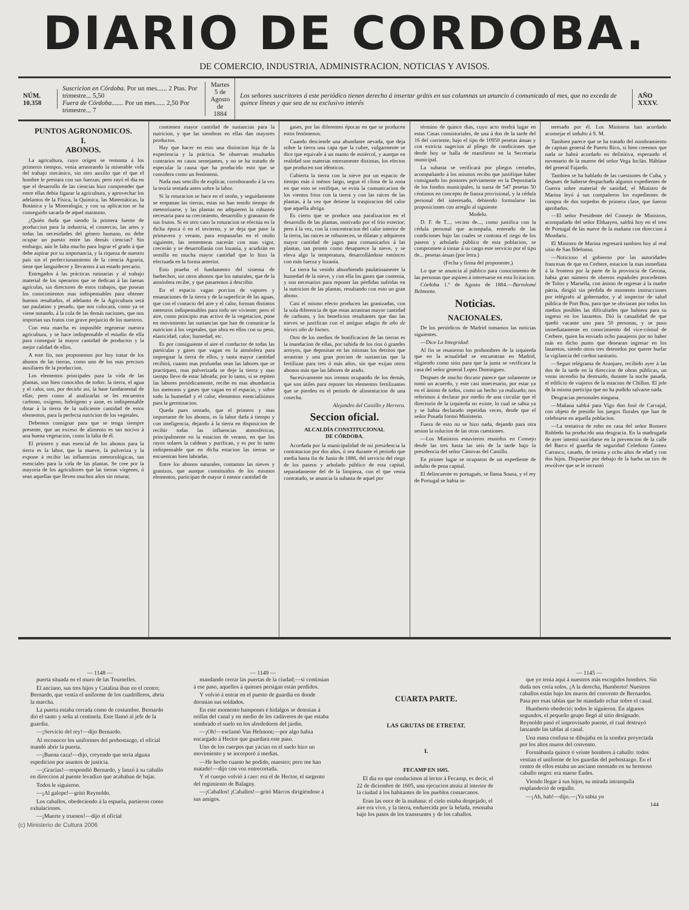DIARIO DE CORDOBA.
DE COMERCIO, INDUSTRIA, ADMINISTRACION, NOTICIAS Y AVISOS.
NÚM. 10.358
Suscricion en Córdoba. Por un mes...... 2 Ptas. Por trimestre... 5,50
Fuera de Córdoba....... Por un mes...... 2,50 Por trimestre... 7
Martes 5 de Agosto de 1884
Los señores suscritores á este periódico tienen derecho á insertar grátis en sus columnas un anuncio ó comunicado al mes, que no exceda de quince líneas y que sea de su exclusivo interés
AÑO XXXV.
PUNTOS AGRONOMICOS.
I.
ABONOS.
La agricultura, cuyo orígen se remonta á los primeros tiempos, venia arrastrando la miserable vida del trabajo mecánico, sin otro auxilio que el que el hombre le prestara con sus fuerzas; pero rayó el dia en que el desarrollo de las ciencias hizo comprender que entre ellas debia figurar la agricultura, y aprovechar los adelantos de la Física, la Química, las Matemáticas, la Botánica y la Mineralogía, y con su aplicacion se ha conseguido sacarla de aquel marasmo.
¿Quién duda que siendo la primera fuente de produccion para la industria, el comercio, las artes y todas las necesidades del género humano, no debe ocupar un puesto entre las demás ciencias? Sin embargo, aún le falta mucho para lograr el grado á que debe aspirar por su importancia, y la riqueza de nuestro pais sin el perfeccionamiento de la ciencia Agraria, tiene que languidecer y llevarnos á un estado precario.
Entregados á las prácticas rutinarias y al trabajo material de los operarios que se dedican á las faenas agrícolas, sin directores de estos trabajos, que posean los conocimientos mas indispensables para obtener buenos resultados, el adelanto de la Agricultura será tan paulatino y pesado, que nos colocará, como ya se viene notando, á la cola de las demás naciones, que nos importan sus frutos con grave perjuicio de los nuestros.
Con esta marcha es imposible regenerar nuestra agricultura, y se hace indispensable el estudio de ella para conseguir la mayor cantidad de productos y la mejor calidad de ellos.
A este fin, nos proponemos por hoy tratar de los abonos de las tierras, como uno de los mas precisos auxiliares de la produccion.
Los elementos principales para la vida de las plantas, son bien conocidos de todos: la tierra, el agua y el calor, son, por decirlo así, la base fundamental de ellas; pero como al analizarlas se les encuentra carbono, oxígeno, hidrógeno y azoe, es indispensable dotar á la tierra de la suficiente cantidad de estos elementos, para la perfecta nutricion de los vegetales.
Debemos consignar para que se tenga siempre presente, que un exceso de alimento es tan nocivo á una buena vegetacion, como la falta de él.
El primero y mas esencial de los abonos para la tierra es la labor, que la mueve, la pulveriza y la expone á recibir las influencias meteorológicas, tan esenciales para la vida de las plantas. Se cree por la mayoría de los agricultores que las tierras vírgenes, ó sean aquellas que lleven muchos años sin roturar,
contienen mayor cantidad de sustancias para la nutricion, y que las siembras en ellas dan mayores productos.
Hay que hacer en esto una distincion hija de la experiencia y la práctica. Se observan resultados contrarios en casos semejantes, y no se ha tratado de especular la causa que ha producido esto que se considera como un fenómeno.
Nada mas sencillo de explicar, corroborando á la vez la teoría sentada antes sobre la labor.
Si la roturacion se hace en el otoño, y seguidamente se empanan las tierras, estas no han tenido tiempo de meteorizarse, y las plantas no adquieren la robustéz necesaria para su crecimiento, desarrollo y granazon de sus frutos. Si en otro caso la roturacion se efectúa en la dicha época ó en el invierno, y se deja que pase la primavera y verano, para empanarlas en el otoño siguiente, las sementeras nacerán con mas vigor, crecerán y se desarrollarán con lozanía, y acudirán en semilla en mucha mayor cantidad que lo hizo la efectuada en la forma anterior.
Esto prueba el fundamento del sistema de barbechos, sin otros abonos que los naturales, que de la atmósfera recibe, y que pasaremos á describir.
En el espacio vagan porcion de vapores y emanaciones de la tierra y de la superficie de las aguas, que con el contacto del aire y el calor, forman distintos meteoros indispensables para todo ser viviente; pero el aire, como principio mas activo de la vegetacion, pone en movimiento las sustancias que han de comunicar la nutricion á los vegetales, que obra en ellos con su peso, elasticidad, calor, humedad, etc.
Es por consiguiente el aire el conductor de todas las partículas y gases que vagan en la atmósfera para impregnar la tierra de ellos, y tanta mayor cantidad recibirá, cuanto mas profundas sean las labores que se practiquen, mas pulverizada se deje la tierra y mas tiempo lleve de estar labrada; por lo tanto, si se repiten las labores periódicamente, recibe en mas abundancia los meteoros y gases que vagan en el espacio, y sobre todo la humedad y el calor, elementos esencialísimos para la germinacion.
Queda pues sentado, que el primero y mas importante de los abonos, es la labor dada á tiempo y con inteligencia, dejando á la tierra en disposicion de recibir todas las influencias atmosféricas, principalmente en la estacion de verano, en que los rayos solares la caldean y purifican, y es por lo tanto indispensable que en dicha estacion las tierras se encuentran bien labradas.
Entre los abonos naturales, contamos las nieves y granizos, que aunque constituidos de los mismos elementos, participan de mayor ó menor cantidad de
gases, por las diferentes épocas en que se producen estos fenómenos.
Cuando desciende una abundante nevada, que deja sobre la tierra una capa que la cubre, vulgarmente se dice que equivale á un manto de estiércol, y aunque en realidad son materias enteramente distintas, los efectos que producen son idénticos.
Cubierta la tierra con la nieve por un espacio de tiempo más ó ménos largo, segun el clima de la zona en que esto se verifique, se evita la comunicacion de los vientos frios con la tierra y con las raices de las plantas, á la vez que detiene la traspiracion del calor que aquella abriga.
Es cierto que se produce una paralizacion en el desarrollo de las plantas, motivado por el frio exterior; pero á la vez, con la concentracion del calor interior de la tierra, las raices se robustecen, se dilatan y adquieren mayor cantidad de jugos para comunicarlos á las plantas, tan pronto como desaparece la nieve, y se eleva algo la temperatura, desarrollándose entónces con más fuerza y lozanía.
La tierra ha venido absorbiendo paulatinamente la humedad de la nieve, y con ella los gases que contenia, y son necesarios para reponer las pérdidas sufridas en la nutricion de las plantas, resultando con esto un gran abono.
Casi el mismo efecto producen las granizadas, con la sola diferencia de que estas arrastran mayor cantidad de carbono, y los beneficios resultantes que dan las nieves se justifican con el antiguo adagio de año de nieves año de bienes.
Otro de los medios de bonificacion de las tierras es la inundacion de ellas, por subida de los rios ó grandes arroyos, que depositan en las mismas los detritos que arrastran y una gran porcion de sustancias que la fertilizan para tres ó más años, sin que exijan otros abonos más que las labores de arado.
Sucesivamente nos iremos ocupando de los demás, que son útiles para reponer los elementos fertilizantes que se pierden en el periodo de alimentacion de una cosecha.
Alejandro del Castillo y Herrera.
Seccion oficial.
ALCALDÍA CONSTITUCIONAL
DE CÓRDOBA.
Acordada por la municipalidad de mi presidencia la contratacion por dos años, ó sea durante el periodo que media hasta fin de Junio de 1886, del servicio del riego de los paseos y arbolado público de esta capital, separadamente del de la limpieza, con el que venia contratado, se anuncia la subasta de aquel por
término de quince dias, cuyo acto tendrá lugar en estas Casas consistoriales, de una á dos de la tarde del 16 del corriente, bajo el tipo de 10950 pesetas ánuas y con extricta sugecion al pliego de condiciones que desde hoy se halla de manifiesto en la Secretaría municipal.
La subasta se verificará por pliegos cerrados, acompañando á los mismos recibo que justifique haber consignado los postores préviamente en la Depositaría de los fondos municipales, la suma de 547 pesetas 50 céntimos en concepto de fianza provisional, y la cédula personal del interesado, debiendo formularse las proposiciones con arreglo al siguiente
Modelo.
D. F. de T..., vecino de..., como justifica con la cédula personal que acompaña, enterado de las condiciones bajo las cuales se contrata el riego de los paseos y arbolado público de esta poblacion, se compromete á tomar á su cargo este servicio por el tipo de... pesetas ánuas (por letra.)
(Fecha y firma del proponente.)
Lo que se anuncia al público para conocimiento de las personas que aspiren á interesarse en esta licitacion.
Córdoba 1.º de Agosto de 1884.—Bartolomé Belmonte.
Noticias.
NACIONALES.
De los periódicos de Madrid tomamos las noticias siguientes.
—Dice La Integridad:
Al fin se reunieron los prohombres de la izquierda que en la actualidad se encuentran en Madrid, eligiendo como sitio para que la junta se verificara la casa del señor general Lopez Dominguez.
Despues de mucho discutir parece que solamente se tomó un acuerdo, y este casi innecesario, por estar ya en el ánimo de todos, como un hecho ya realizado; nos referimos á declarar por medio de una circular que el directorio de la izquierda no existe, lo cual se sabia ya y se habia declarado repetidas veces, desde que el señor Posada formó Ministerio.
Fuera de esto no se hizo nada, dejando para otra sesion la solucion de las otras cuestiones.
—Los Ministros estuvieron reunidos en Consejo desde las tres hasta las seis de la tarde bajo la presidencia del señor Cánovas del Castillo.
En primer lugar se ocuparon de un expediente de indulto de pena capital.
El delincuente es portugués, se llama Sousa, y el rey de Portugal se habia in-
teresado por él. Los Ministros han acordado aconsejar el indulto á S. M.
Tambien parece que se ha tratado del nombramiento de capitan general de Puerto Rico, si bien creemos que nada se habrá acordado en definitiva, esperando el novenario de la muerte del señor Vega Inclán. Háblase del general Fajardo.
Tambien se ha hablado de las cuestiones de Cuba, y despues de haberse despachado algunos expedientes de Guerra sobre material de sanidad, el Ministro de Marina leyó á sus compañeros los expedientes de compra de dos torpedos de primera clase, que fueron aprobados.
—El señor Presidente del Consejo de Ministros, acompañado del señor Elduayen, saldrá hoy en el tren de Portugal de las nueve de la mañana con direccion á Mondariz.
El Ministro de Marina regresará tambien hoy al real sitio de San Ildefonso.
—Noticioso el gobierno por las autoridades francesas de que en Cerbere, estacion la mas inmediata á la frontera por la parte de la provincia de Gerona, habia gran número de obreros españoles procedentes de Tolon y Marsella, con ánimo de regresar á la madre pátria, dirigió sin pérdida de momento instrucciones por telégrafo al gobernador, y al inspector de salud pública de Port Bou, para que se obviaran por todos los medios posibles las dificultades que hubiera para su ingreso en los lazaretos. Dió la casualidad de que quedó vacante uno para 50 personas, y se puso inmediatamente en conocimiento del vice-cónsul de Cerbere, quien ha enviado ocho pasajeros por no haber más en dicho punto que desearan ingresar en los lazaretos, siendo otros tres detenidos por querer burlar la vigilancia del cordon sanitario.
—Segun telégrama de Aranjuez, recibido ayer á las dos de la tarde en la direccion de obras públicas, un voraz incendio ha destruido, durante la noche pasada, el edificio de viajeros de la estacion de Chillon. El jefe de la misma participa que no ha podido salvarse nada.
Desgracias personales ninguna.
—Mañana saldrá para Vigo don José de Carvajal, con objeto de presidir los juegos florales que han de celebrarse en aquella poblacion.
—La tentativa de robo en casa del señor Romero Robledo ha producido una desgracia. En la madrugada de ayer intentó suicidarse en la prevencion de la calle del Barco el guardia de seguridad Celedono Gomez Carrasco, casado, de treinta y ocho años de edad y con dos hijos. Disparóse por debajo de la barba un tiro de rewólver que se le incrustó
— 1148 —
puerta situada en el muro de las Tournelles.
El anciano, sus tres hijos y Catalina iban en el centro; Bernardo, que vestia el uniforme de los cuadrilleros, abria la marcha.
La puerta estaba cerrada como de costumbre. Bernardo dió el santo y seña al centinela. Este llamó al jefe de la guardia.
—¡Servicio del rey!—dijo Bernardo.
Al reconocer los uniformes del prebostazgo, el oficial mandó abrir la puerta.
—¡Buena caza!—dijo, creyendo que seria alguna espedicion por asuntos de justicia.
—¡Gracias!—respondió Bernardo, y lanzó á su caballo en direccion al puente levadizo que acababan de bajar.
Todos le siguieron.
—¡Al galope!—gritó Reynoldo.
Los caballos, obedeciendo á la espuela, partieron como exhalaciones.
—¡Muerte y truenos!—dijo el oficial
— 1149 —
mandando cerrar las puertas de la ciudad;—si continúan á ese paso, aquellos á quienes persigan están perdidos.
Y volvió á entrar en el puesto de guardia en donde dormian sus soldados.
En este momento hampones é hidalgos se detenian á orillas del canal y en medio de los cadáveres de que estaba sembrado el suelo en los alrededores del jardin.
—¡Oh!—esclamó Van Helmont;—por algo habia encargado á Hector que guardara este paso.
Uno de los cuerpos que yacian en el suelo hizo un movimiento y se incorporó á medias.
—He hecho cuanto he podido, maestro; pero me han matado!—dijo con voz entrecortada.
Y el cuerpo volvió á caer: era el de Hector, el sargento del regimiento de Balagny.
—¡Caballos! ¡Caballos!—gritó Márcos dirigiéndose á sus amigos.
CUARTA PARTE.
LAS GRUTAS DE ETRETAT.
I.
FECAMP EN 1605.
El dia en que conducimos al lector á Fecamp, es decir, el 22 de diciembre de 1605, una ejecucion atraia al interior de la ciudad á los habitantes de los pueblos comarcanos.
Eran las once de la mañana: el cielo estaba despejado, el aire era vivo, y la tierra, endurecida por la helada, resonaba bajo los pasos de los transeuntes y de los caballos.
— 1145 —
que yo tenia aquí á nuestros más escogidos hombres. Sin duda nos creia solos. ¡A la derecha, Humberto! Nuestros caballos están bajo los muros del convento de Bernardos. Pasa por esas tablas que he mandado echar sobre el caual.
Humberto obedeció; todos le siguieron. En algunos segundos, el pequeño grupo llegó al sitio designado. Reynoldo pasó el improvisado puente, el cual destruyó lanzando las tablas al canal.
Una masa confusa se dibujaba en la sombra proyectada por los altos muros del convento.
Formábanla quince ó veinte hombres á caballo: todos vestian el uniforme de los guardas del prebostazgo. En el centro de ellos estaba un anciano montado en su hermoso caballo negro: era maese Eudes.
Viendo llegar á sus hijos, su mirada intranquila resplandeció de orgullo.
—¡Ah, bah!—dijo.—¡Ya sabia yo
144
(c) Ministerio de Cultura 2006